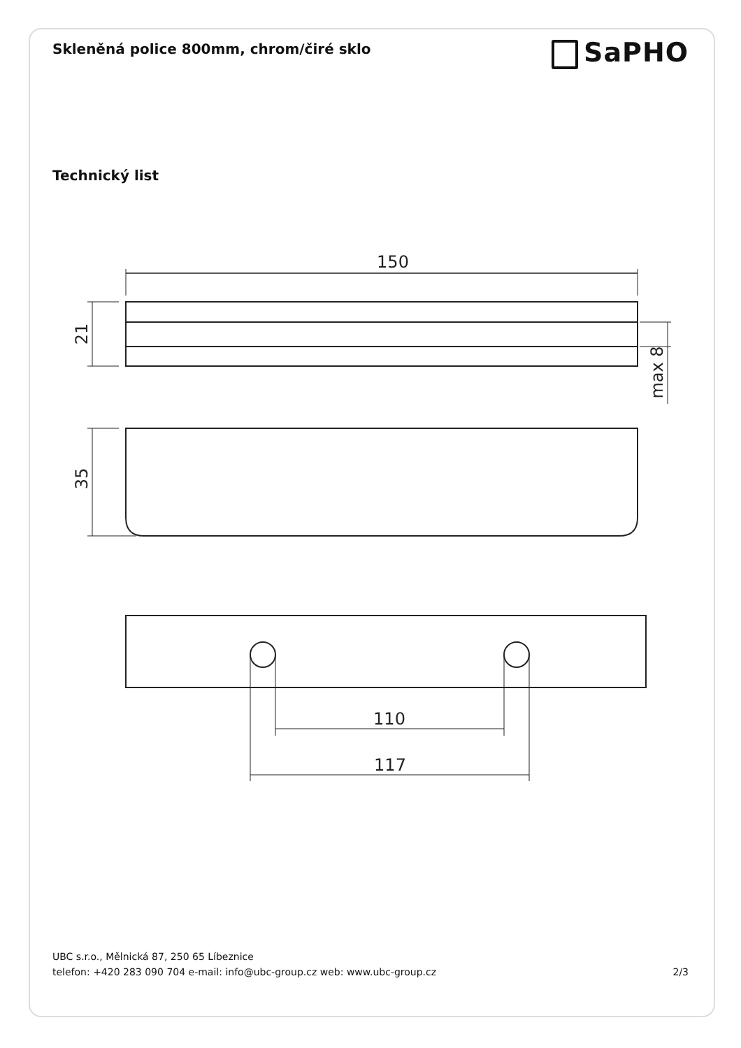Skleněná police 800mm, chrom/čiré sklo
SaPHO
Technický list
150
21
max 8
35
110
117
UBC s.r.o., Mělnická 87, 250 65 Líbeznice
telefon: +420 283 090 704 e-mail: info@ubc-group.cz web: www.ubc-group.cz
2/3